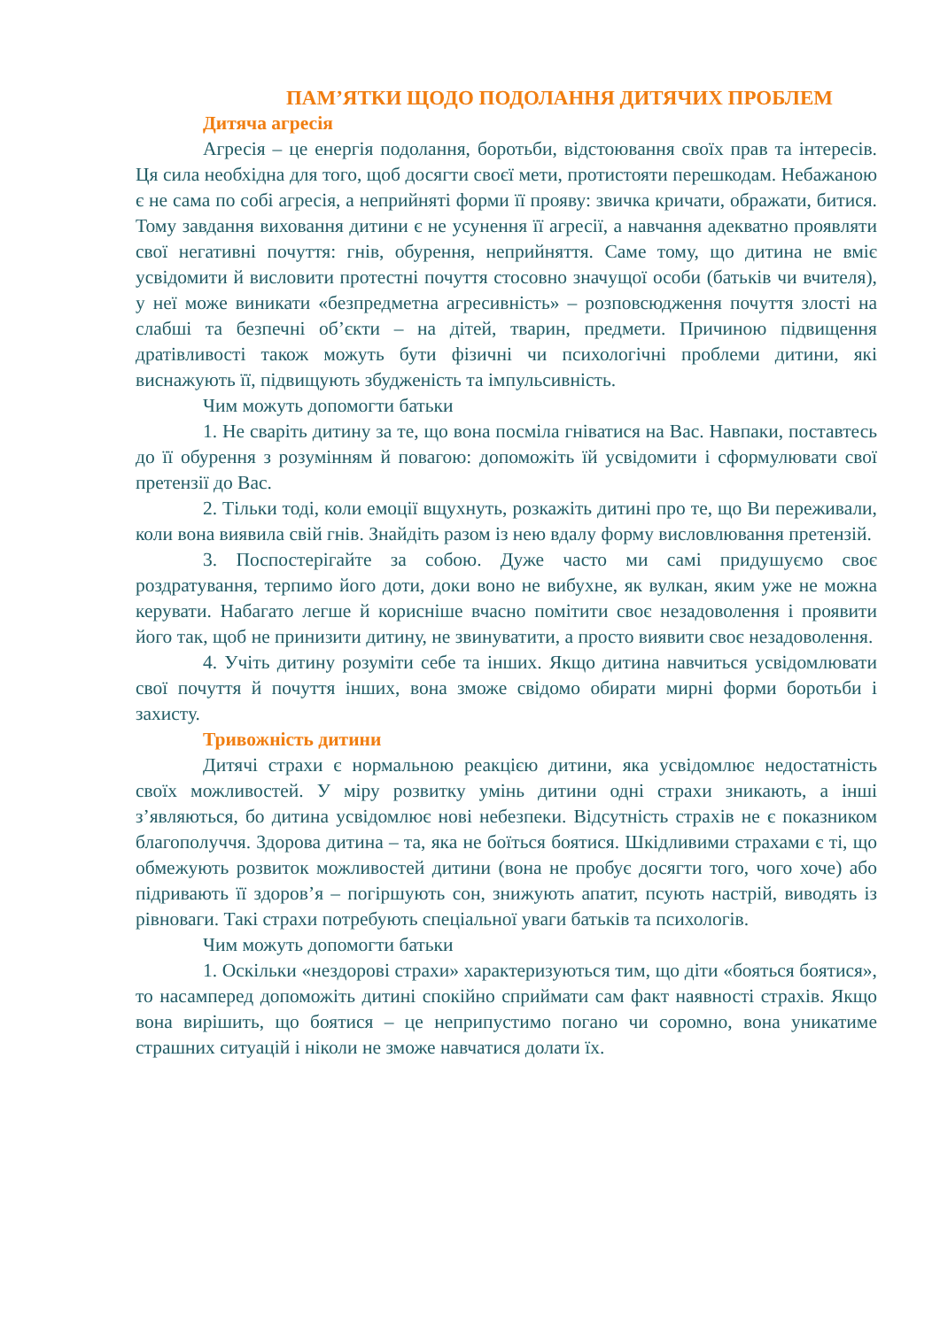ПАМ’ЯТКИ ЩОДО ПОДОЛАННЯ ДИТЯЧИХ ПРОБЛЕМ
Дитяча агресія
Агресія – це енергія подолання, боротьби, відстоювання своїх прав та інтересів. Ця сила необхідна для того, щоб досягти своєї мети, протистояти перешкодам. Небажаною є не сама по собі агресія, а неприйняті форми її прояву: звичка кричати, ображати, битися. Тому завдання виховання дитини є не усунення її агресії, а навчання адекватно проявляти свої негативні почуття: гнів, обурення, неприйняття. Саме тому, що дитина не вміє усвідомити й висловити протестні почуття стосовно значущої особи (батьків чи вчителя), у неї може виникати «безпредметна агресивність» – розповсюдження почуття злості на слабші та безпечні об’єкти – на дітей, тварин, предмети. Причиною підвищення дратівливості також можуть бути фізичні чи психологічні проблеми дитини, які виснажують її, підвищують збудженість та імпульсивність.
Чим можуть допомогти батьки
1. Не сваріть дитину за те, що вона посміла гніватися на Вас. Навпаки, поставтесь до її обурення з розумінням й повагою: допоможіть їй усвідомити і сформулювати свої претензії до Вас.
2. Тільки тоді, коли емоції вщухнуть, розкажіть дитині про те, що Ви переживали, коли вона виявила свій гнів. Знайдіть разом із нею вдалу форму висловлювання претензій.
3. Поспостерігайте за собою. Дуже часто ми самі придушуємо своє роздратування, терпимо його доти, доки воно не вибухне, як вулкан, яким уже не можна керувати. Набагато легше й корисніше вчасно помітити своє незадоволення і проявити його так, щоб не принизити дитину, не звинуватити, а просто виявити своє незадоволення.
4. Учіть дитину розуміти себе та інших. Якщо дитина навчиться усвідомлювати свої почуття й почуття інших, вона зможе свідомо обирати мирні форми боротьби і захисту.
Тривожність дитини
Дитячі страхи є нормальною реакцією дитини, яка усвідомлює недостатність своїх можливостей. У міру розвитку умінь дитини одні страхи зникають, а інші з’являються, бо дитина усвідомлює нові небезпеки. Відсутність страхів не є показником благополуччя. Здорова дитина – та, яка не боїться боятися. Шкідливими страхами є ті, що обмежують розвиток можливостей дитини (вона не пробує досягти того, чого хоче) або підривають її здоров’я – погіршують сон, знижують апатит, псують настрій, виводять із рівноваги. Такі страхи потребують спеціальної уваги батьків та психологів.
Чим можуть допомогти батьки
1. Оскільки «нездорові страхи» характеризуються тим, що діти «бояться боятися», то насамперед допоможіть дитині спокійно сприймати сам факт наявності страхів. Якщо вона вирішить, що боятися – це неприпустимо погано чи соромно, вона уникатиме страшних ситуацій і ніколи не зможе навчатися долати їх.